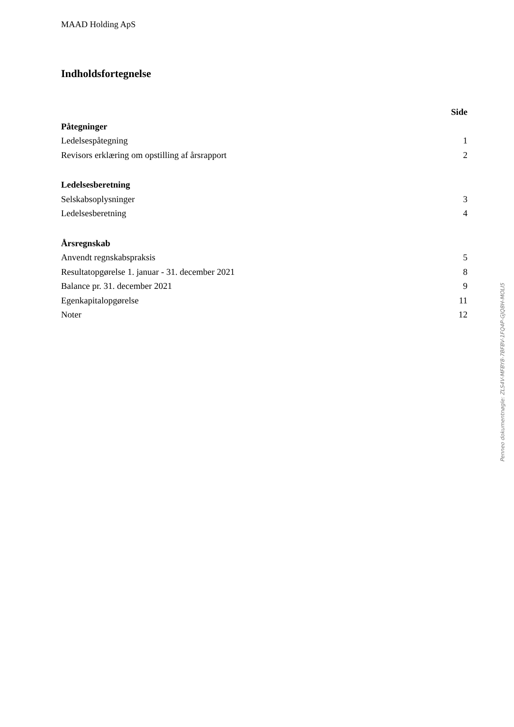MAAD Holding ApS
Indholdsfortegnelse
| | Side |
| Påtegninger | |
| Ledelsespåtegning | 1 |
| Revisors erklæring om opstilling af årsrapport | 2 |
| Ledelsesberetning | |
| Selskabsoplysninger | 3 |
| Ledelsesberetning | 4 |
| Årsregnskab | |
| Anvendt regnskabspraksis | 5 |
| Resultatopgørelse 1. januar - 31. december 2021 | 8 |
| Balance pr. 31. december 2021 | 9 |
| Egenkapitalopgørelse | 11 |
| Noter | 12 |
Penneo dokumentnøgle: ZLS4V-MFBY8-7BFBV-1FQ4P-GJQ8H-MOLI5